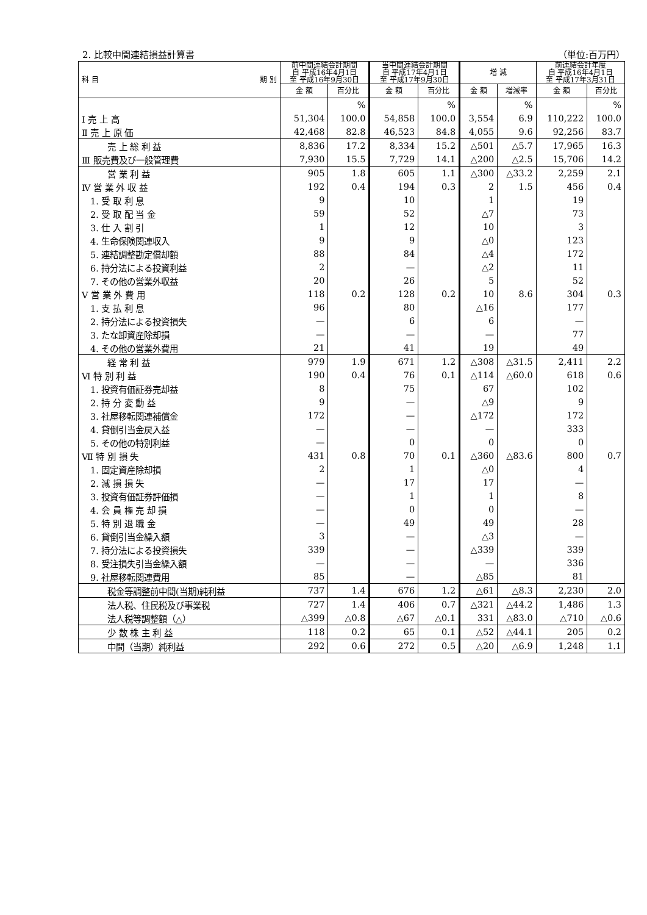2. 比較中間連結損益計算書 （単位:百万円）
| 科 目 期 別 | 前中間連結会計期間 自 平成16年4月1日 至 平成16年9月30日 | | 当中間連結会計期間 自 平成17年4月1日 至 平成17年9月30日 | | 増 減 | | 前連結会計年度 自 平成16年4月1日 至 平成17年3月31日 | |
| --- | --- | --- | --- | --- | --- | --- | --- | --- |
| | 金 額 | 百分比 | 金 額 | 百分比 | 金 額 | 増減率 | 金 額 | 百分比 |
| | | % | | % | | % | | % |
| Ⅰ 売 上 高 | 51,304 | 100.0 | 54,858 | 100.0 | 3,554 | 6.9 | 110,222 | 100.0 |
| Ⅱ 売 上 原 価 | 42,468 | 82.8 | 46,523 | 84.8 | 4,055 | 9.6 | 92,256 | 83.7 |
| 売 上 総 利 益 | 8,836 | 17.2 | 8,334 | 15.2 | △501 | △5.7 | 17,965 | 16.3 |
| Ⅲ 販売費及び一般管理費 | 7,930 | 15.5 | 7,729 | 14.1 | △200 | △2.5 | 15,706 | 14.2 |
| 営 業 利 益 | 905 | 1.8 | 605 | 1.1 | △300 | △33.2 | 2,259 | 2.1 |
| Ⅳ 営 業 外 収 益 | 192 | 0.4 | 194 | 0.3 | 2 | 1.5 | 456 | 0.4 |
| 1. 受 取 利 息 | 9 | | 10 | | 1 | | 19 | |
| 2. 受 取 配 当 金 | 59 | | 52 | | △7 | | 73 | |
| 3. 仕 入 割 引 | 1 | | 12 | | 10 | | 3 | |
| 4. 生命保険関連収入 | 9 | | 9 | | △0 | | 123 | |
| 5. 連結調整勘定償却額 | 88 | | 84 | | △4 | | 172 | |
| 6. 持分法による投資利益 | 2 | | — | | △2 | | 11 | |
| 7. その他の営業外収益 | 20 | | 26 | | 5 | | 52 | |
| Ⅴ 営 業 外 費 用 | 118 | 0.2 | 128 | 0.2 | 10 | 8.6 | 304 | 0.3 |
| 1. 支 払 利 息 | 96 | | 80 | | △16 | | 177 | |
| 2. 持分法による投資損失 | — | | 6 | | 6 | | — | |
| 3. たな卸資産除却損 | — | | — | | — | | 77 | |
| 4. その他の営業外費用 | 21 | | 41 | | 19 | | 49 | |
| 経 常 利 益 | 979 | 1.9 | 671 | 1.2 | △308 | △31.5 | 2,411 | 2.2 |
| Ⅵ 特 別 利 益 | 190 | 0.4 | 76 | 0.1 | △114 | △60.0 | 618 | 0.6 |
| 1. 投資有価証券売却益 | 8 | | 75 | | 67 | | 102 | |
| 2. 持 分 変 動 益 | 9 | | — | | △9 | | 9 | |
| 3. 社屋移転関連補償金 | 172 | | — | | △172 | | 172 | |
| 4. 貸倒引当金戻入益 | — | | — | | — | | 333 | |
| 5. その他の特別利益 | — | | 0 | | 0 | | 0 | |
| Ⅶ 特 別 損 失 | 431 | 0.8 | 70 | 0.1 | △360 | △83.6 | 800 | 0.7 |
| 1. 固定資産除却損 | 2 | | 1 | | △0 | | 4 | |
| 2. 減 損 損 失 | — | | 17 | | 17 | | — | |
| 3. 投資有価証券評価損 | — | | 1 | | 1 | | 8 | |
| 4. 会 員 権 売 却 損 | — | | 0 | | 0 | | — | |
| 5. 特 別 退 職 金 | — | | 49 | | 49 | | 28 | |
| 6. 貸倒引当金繰入額 | 3 | | — | | △3 | | — | |
| 7. 持分法による投資損失 | 339 | | — | | △339 | | 339 | |
| 8. 受注損失引当金繰入額 | — | | — | | — | | 336 | |
| 9. 社屋移転関連費用 | 85 | | — | | △85 | | 81 | |
| 税金等調整前中間(当期)純利益 | 737 | 1.4 | 676 | 1.2 | △61 | △8.3 | 2,230 | 2.0 |
| 法人税、住民税及び事業税 | 727 | 1.4 | 406 | 0.7 | △321 | △44.2 | 1,486 | 1.3 |
| 法人税等調整額（△） | △399 | △0.8 | △67 | △0.1 | 331 | △83.0 | △710 | △0.6 |
| 少 数 株 主 利 益 | 118 | 0.2 | 65 | 0.1 | △52 | △44.1 | 205 | 0.2 |
| 中間（当期）純利益 | 292 | 0.6 | 272 | 0.5 | △20 | △6.9 | 1,248 | 1.1 |